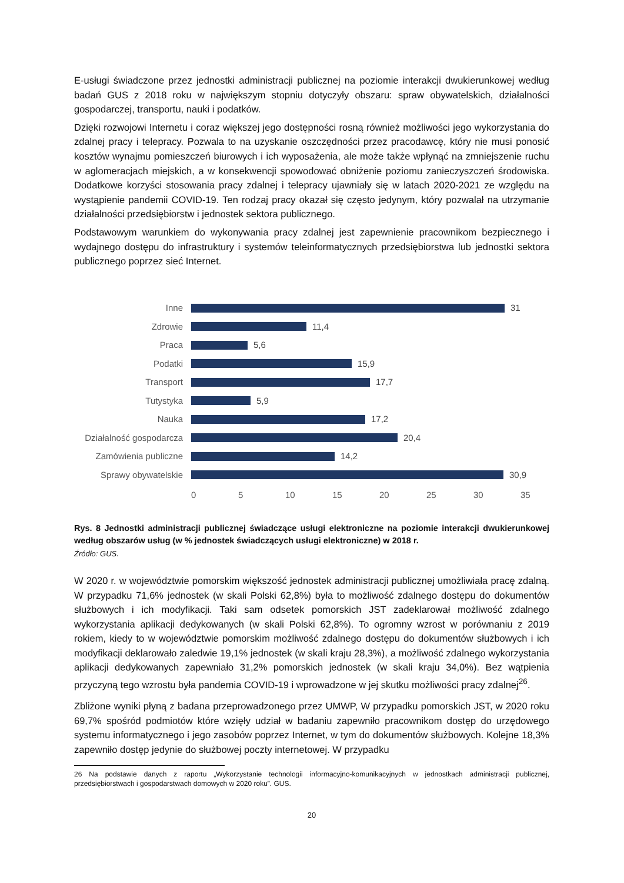E-usługi świadczone przez jednostki administracji publicznej na poziomie interakcji dwukierunkowej według badań GUS z 2018 roku w największym stopniu dotyczyły obszaru: spraw obywatelskich, działalności gospodarczej, transportu, nauki i podatków.
Dzięki rozwojowi Internetu i coraz większej jego dostępności rosną również możliwości jego wykorzystania do zdalnej pracy i telepracy. Pozwala to na uzyskanie oszczędności przez pracodawcę, który nie musi ponosić kosztów wynajmu pomieszczeń biurowych i ich wyposażenia, ale może także wpłynąć na zmniejszenie ruchu w aglomeracjach miejskich, a w konsekwencji spowodować obniżenie poziomu zanieczyszczeń środowiska. Dodatkowe korzyści stosowania pracy zdalnej i telepracy ujawniały się w latach 2020-2021 ze względu na wystąpienie pandemii COVID-19. Ten rodzaj pracy okazał się często jedynym, który pozwalał na utrzymanie działalności przedsiębiorstw i jednostek sektora publicznego.
Podstawowym warunkiem do wykonywania pracy zdalnej jest zapewnienie pracownikom bezpiecznego i wydajnego dostępu do infrastruktury i systemów teleinformatycznych przedsiębiorstwa lub jednostki sektora publicznego poprzez sieć Internet.
Inne
31
Zdrowie
11,4
Praca
5,6
Podatki
15,9
Transport
17,7
Tutystyka
5,9
Nauka
17,2
Działalność gospodarcza
20,4
Zamówienia publiczne
14,2
Sprawy obywatelskie
30,9
0 5 10 15 20 25 30 35
Rys. 8 Jednostki administracji publicznej świadczące usługi elektroniczne na poziomie interakcji dwukierunkowej według obszarów usług (w % jednostek świadczących usługi elektroniczne) w 2018 r.
Źródło: GUS.
W 2020 r. w województwie pomorskim większość jednostek administracji publicznej umożliwiała pracę zdalną. W przypadku 71,6% jednostek (w skali Polski 62,8%) była to możliwość zdalnego dostępu do dokumentów służbowych i ich modyfikacji. Taki sam odsetek pomorskich JST zadeklarował możliwość zdalnego wykorzystania aplikacji dedykowanych (w skali Polski 62,8%). To ogromny wzrost w porównaniu z 2019 rokiem, kiedy to w województwie pomorskim możliwość zdalnego dostępu do dokumentów służbowych i ich modyfikacji deklarowało zaledwie 19,1% jednostek (w skali kraju 28,3%), a możliwość zdalnego wykorzystania aplikacji dedykowanych zapewniało 31,2% pomorskich jednostek (w skali kraju 34,0%). Bez wątpienia przyczyną tego wzrostu była pandemia COVID-19 i wprowadzone w jej skutku możliwości pracy zdalnej<sup>26</sup>.
Zbliżone wyniki płyną z badana przeprowadzonego przez UMWP, W przypadku pomorskich JST, w 2020 roku 69,7% spośród podmiotów które wzięły udział w badaniu zapewniło pracownikom dostęp do urzędowego systemu informatycznego i jego zasobów poprzez Internet, w tym do dokumentów służbowych. Kolejne 18,3% zapewniło dostęp jedynie do służbowej poczty internetowej. W przypadku
26 Na podstawie danych z raportu „Wykorzystanie technologii informacyjno-komunikacyjnych w jednostkach administracji publicznej, przedsiębiorstwach i gospodarstwach domowych w 2020 roku”. GUS.
20